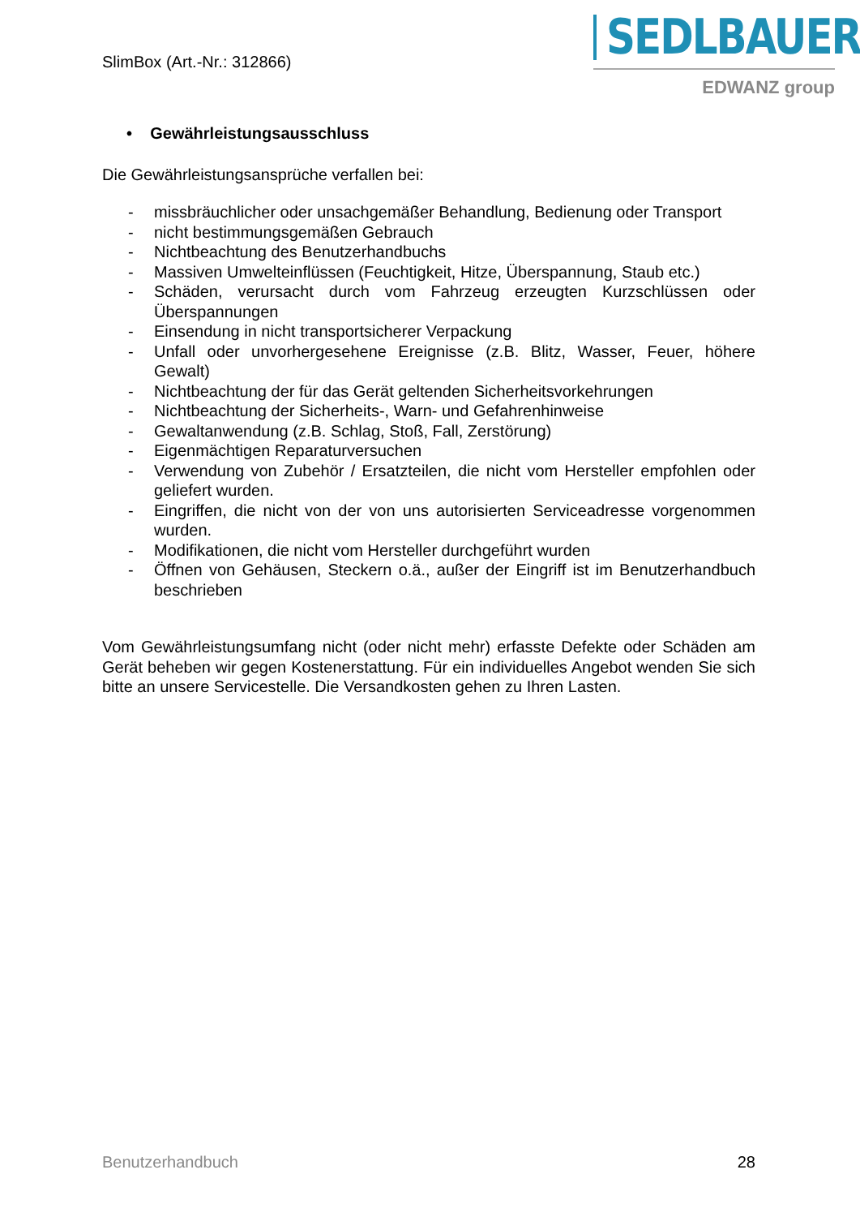SlimBox (Art.-Nr.: 312866)
SEDLBAUER
EDWANZ group
• Gewährleistungsausschluss
Die Gewährleistungsansprüche verfallen bei:
- missbräuchlicher oder unsachgemäßer Behandlung, Bedienung oder Transport
- nicht bestimmungsgemäßen Gebrauch
- Nichtbeachtung des Benutzerhandbuchs
- Massiven Umwelteinflüssen (Feuchtigkeit, Hitze, Überspannung, Staub etc.)
- Schäden, verursacht durch vom Fahrzeug erzeugten Kurzschlüssen oder Überspannungen
- Einsendung in nicht transportsicherer Verpackung
- Unfall oder unvorhergesehene Ereignisse (z.B. Blitz, Wasser, Feuer, höhere Gewalt)
- Nichtbeachtung der für das Gerät geltenden Sicherheitsvorkehrungen
- Nichtbeachtung der Sicherheits-, Warn- und Gefahrenhinweise
- Gewaltanwendung (z.B. Schlag, Stoß, Fall, Zerstörung)
- Eigenmächtigen Reparaturversuchen
- Verwendung von Zubehör / Ersatzteilen, die nicht vom Hersteller empfohlen oder geliefert wurden.
- Eingriffen, die nicht von der von uns autorisierten Serviceadresse vorgenommen wurden.
- Modifikationen, die nicht vom Hersteller durchgeführt wurden
- Öffnen von Gehäusen, Steckern o.ä., außer der Eingriff ist im Benutzerhandbuch beschrieben
Vom Gewährleistungsumfang nicht (oder nicht mehr) erfasste Defekte oder Schäden am Gerät beheben wir gegen Kostenerstattung. Für ein individuelles Angebot wenden Sie sich bitte an unsere Servicestelle. Die Versandkosten gehen zu Ihren Lasten.
Benutzerhandbuch 28